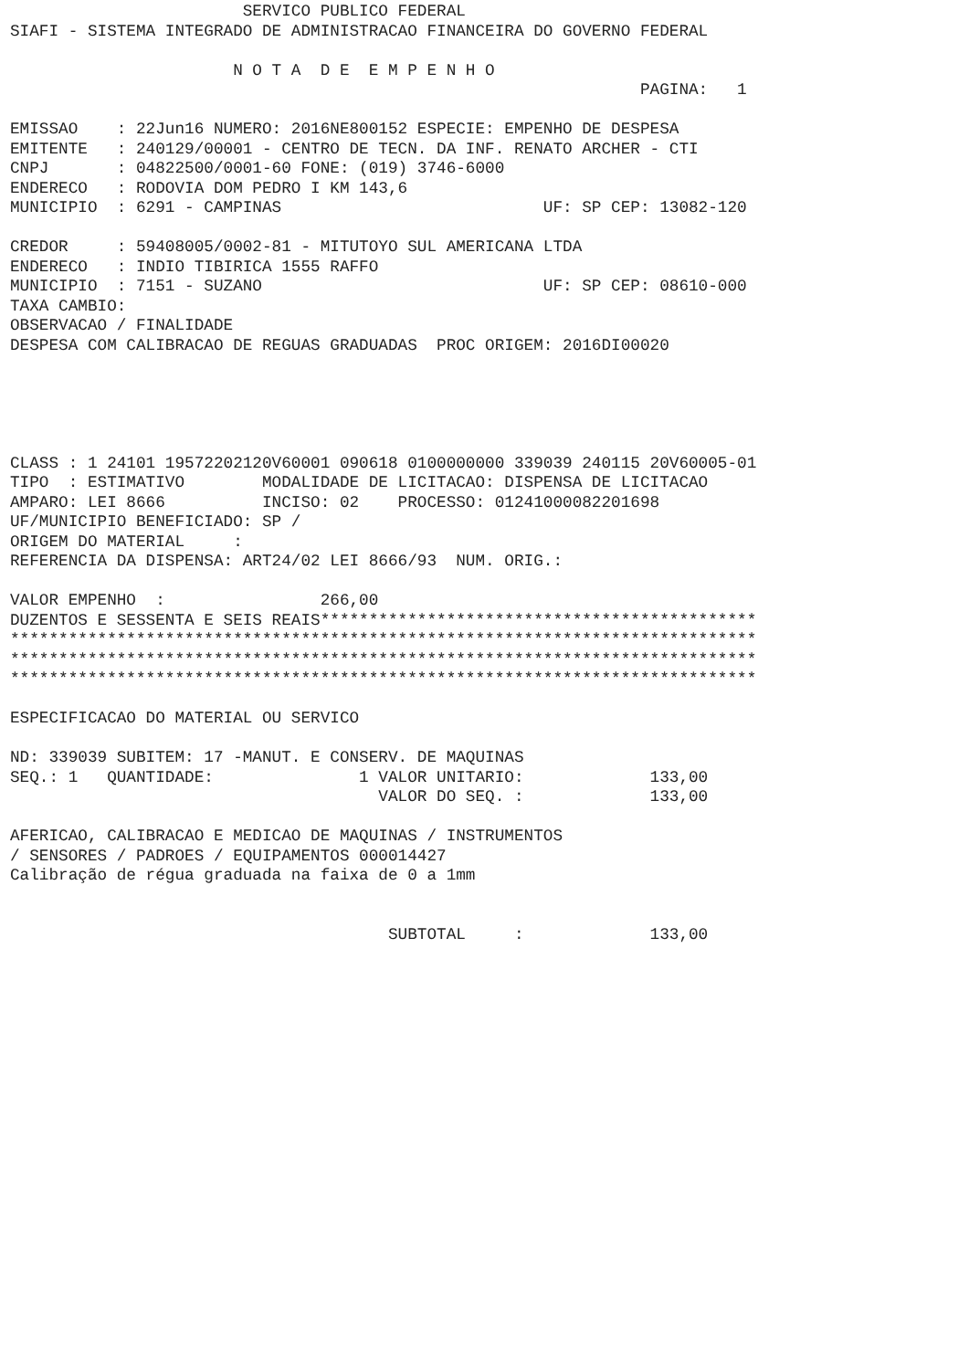SERVICO PUBLICO FEDERAL
SIAFI - SISTEMA INTEGRADO DE ADMINISTRACAO FINANCEIRA DO GOVERNO FEDERAL

                       N O T A  D E  E M P E N H O
                                                                 PAGINA:   1

EMISSAO    : 22Jun16 NUMERO: 2016NE800152 ESPECIE: EMPENHO DE DESPESA
EMITENTE   : 240129/00001 - CENTRO DE TECN. DA INF. RENATO ARCHER - CTI
CNPJ       : 04822500/0001-60 FONE: (019) 3746-6000
ENDERECO   : RODOVIA DOM PEDRO I KM 143,6
MUNICIPIO  : 6291 - CAMPINAS                           UF: SP CEP: 13082-120

CREDOR     : 59408005/0002-81 - MITUTOYO SUL AMERICANA LTDA
ENDERECO   : INDIO TIBIRICA 1555 RAFFO
MUNICIPIO  : 7151 - SUZANO                             UF: SP CEP: 08610-000
TAXA CAMBIO:
OBSERVACAO / FINALIDADE
DESPESA COM CALIBRACAO DE REGUAS GRADUADAS  PROC ORIGEM: 2016DI00020





CLASS : 1 24101 19572202120V60001 090618 0100000000 339039 240115 20V60005-01
TIPO  : ESTIMATIVO        MODALIDADE DE LICITACAO: DISPENSA DE LICITACAO
AMPARO: LEI 8666          INCISO: 02    PROCESSO: 01241000082201698
UF/MUNICIPIO BENEFICIADO: SP /
ORIGEM DO MATERIAL     :
REFERENCIA DA DISPENSA: ART24/02 LEI 8666/93  NUM. ORIG.:

VALOR EMPENHO  :                266,00
DUZENTOS E SESSENTA E SEIS REAIS*********************************************
*****************************************************************************
*****************************************************************************
*****************************************************************************

ESPECIFICACAO DO MATERIAL OU SERVICO

ND: 339039 SUBITEM: 17 -MANUT. E CONSERV. DE MAQUINAS
SEQ.: 1   QUANTIDADE:               1 VALOR UNITARIO:             133,00
                                      VALOR DO SEQ. :             133,00

AFERICAO, CALIBRACAO E MEDICAO DE MAQUINAS / INSTRUMENTOS
/ SENSORES / PADROES / EQUIPAMENTOS 000014427
Calibração de régua graduada na faixa de 0 a 1mm


                                       SUBTOTAL     :             133,00